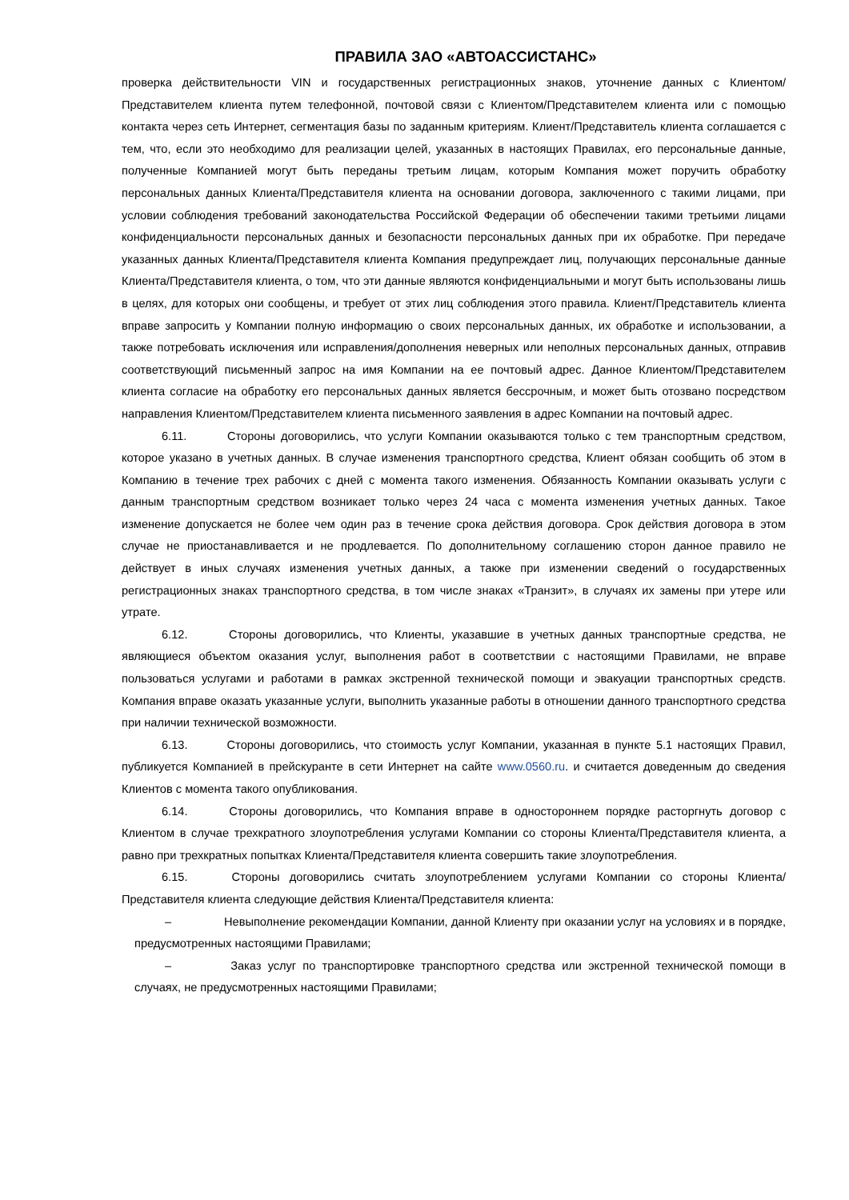ПРАВИЛА ЗАО «АВТОАССИСТАНС»
проверка действительности VIN и государственных регистрационных знаков, уточнение данных с Клиентом/Представителем клиента путем телефонной, почтовой связи с Клиентом/Представителем клиента или с помощью контакта через сеть Интернет, сегментация базы по заданным критериям. Клиент/Представитель клиента соглашается с тем, что, если это необходимо для реализации целей, указанных в настоящих Правилах, его персональные данные, полученные Компанией могут быть переданы третьим лицам, которым Компания может поручить обработку персональных данных Клиента/Представителя клиента на основании договора, заключенного с такими лицами, при условии соблюдения требований законодательства Российской Федерации об обеспечении такими третьими лицами конфиденциальности персональных данных и безопасности персональных данных при их обработке. При передаче указанных данных Клиента/Представителя клиента Компания предупреждает лиц, получающих персональные данные Клиента/Представителя клиента, о том, что эти данные являются конфиденциальными и могут быть использованы лишь в целях, для которых они сообщены, и требует от этих лиц соблюдения этого правила. Клиент/Представитель клиента вправе запросить у Компании полную информацию о своих персональных данных, их обработке и использовании, а также потребовать исключения или исправления/дополнения неверных или неполных персональных данных, отправив соответствующий письменный запрос на имя Компании на ее почтовый адрес. Данное Клиентом/Представителем клиента согласие на обработку его персональных данных является бессрочным, и может быть отозвано посредством направления Клиентом/Представителем клиента письменного заявления в адрес Компании на почтовый адрес.
6.11. Стороны договорились, что услуги Компании оказываются только с тем транспортным средством, которое указано в учетных данных. В случае изменения транспортного средства, Клиент обязан сообщить об этом в Компанию в течение трех рабочих с дней с момента такого изменения. Обязанность Компании оказывать услуги с данным транспортным средством возникает только через 24 часа с момента изменения учетных данных. Такое изменение допускается не более чем один раз в течение срока действия договора. Срок действия договора в этом случае не приостанавливается и не продлевается. По дополнительному соглашению сторон данное правило не действует в иных случаях изменения учетных данных, а также при изменении сведений о государственных регистрационных знаках транспортного средства, в том числе знаках «Транзит», в случаях их замены при утере или утрате.
6.12. Стороны договорились, что Клиенты, указавшие в учетных данных транспортные средства, не являющиеся объектом оказания услуг, выполнения работ в соответствии с настоящими Правилами, не вправе пользоваться услугами и работами в рамках экстренной технической помощи и эвакуации транспортных средств. Компания вправе оказать указанные услуги, выполнить указанные работы в отношении данного транспортного средства при наличии технической возможности.
6.13. Стороны договорились, что стоимость услуг Компании, указанная в пункте 5.1 настоящих Правил, публикуется Компанией в прейскуранте в сети Интернет на сайте www.0560.ru. и считается доведенным до сведения Клиентов с момента такого опубликования.
6.14. Стороны договорились, что Компания вправе в одностороннем порядке расторгнуть договор с Клиентом в случае трехкратного злоупотребления услугами Компании со стороны Клиента/Представителя клиента, а равно при трехкратных попытках Клиента/Представителя клиента совершить такие злоупотребления.
6.15. Стороны договорились считать злоупотреблением услугами Компании со стороны Клиента/Представителя клиента следующие действия Клиента/Представителя клиента:
– Невыполнение рекомендации Компании, данной Клиенту при оказании услуг на условиях и в порядке, предусмотренных настоящими Правилами;
– Заказ услуг по транспортировке транспортного средства или экстренной технической помощи в случаях, не предусмотренных настоящими Правилами;